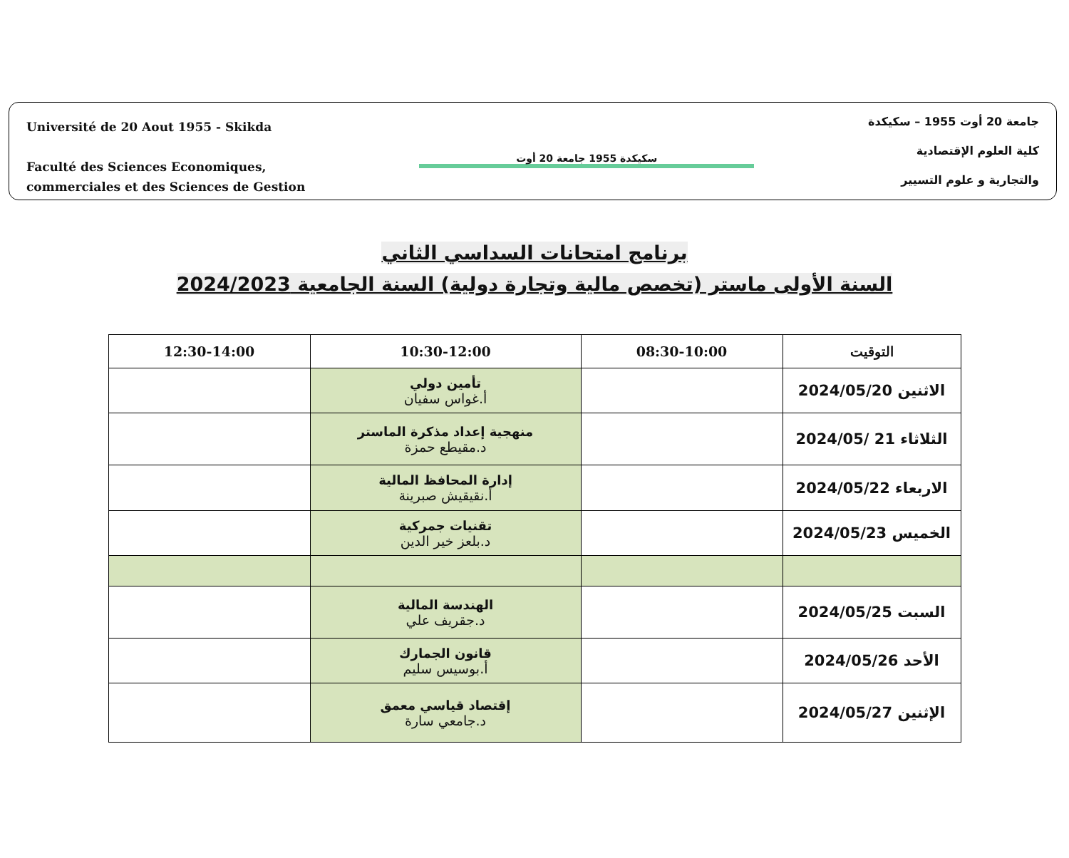Université de 20 Aout 1955 - Skikda
Faculté des Sciences Economiques,
commerciales et des Sciences de Gestion
سكيكدة 1955 جامعة 20 أوت
جامعة 20 أوت 1955 – سكيكدة
كلية العلوم الإقتصادية
والتجارية و علوم التسيير
برنامج امتحانات السداسي الثاني
السنة الأولى ماستر (تخصص مالية وتجارة دولية) السنة الجامعية 2024/2023
| التوقيت | 08:30-10:00 | 10:30-12:00 | 12:30-14:00 |
| --- | --- | --- | --- |
| الاثنين 2024/05/20 | | تأمين دولي أ.غواس سفيان | |
| الثلاثاء 21 /2024/05 | | منهجية إعداد مذكرة الماستر د.مقيطع حمزة | |
| الاربعاء 2024/05/22 | | إدارة المحافظ المالية أ.نقيقيش صبرينة | |
| الخميس 2024/05/23 | | تقنيات جمركية د.بلعز خير الدين | |
| السبت 2024/05/25 | | الهندسة المالية د.جقريف علي | |
| الأحد 2024/05/26 | | قانون الجمارك أ.بوسيس سليم | |
| الإثنين 2024/05/27 | | إقتصاد قياسي معمق د.جامعي سارة | |